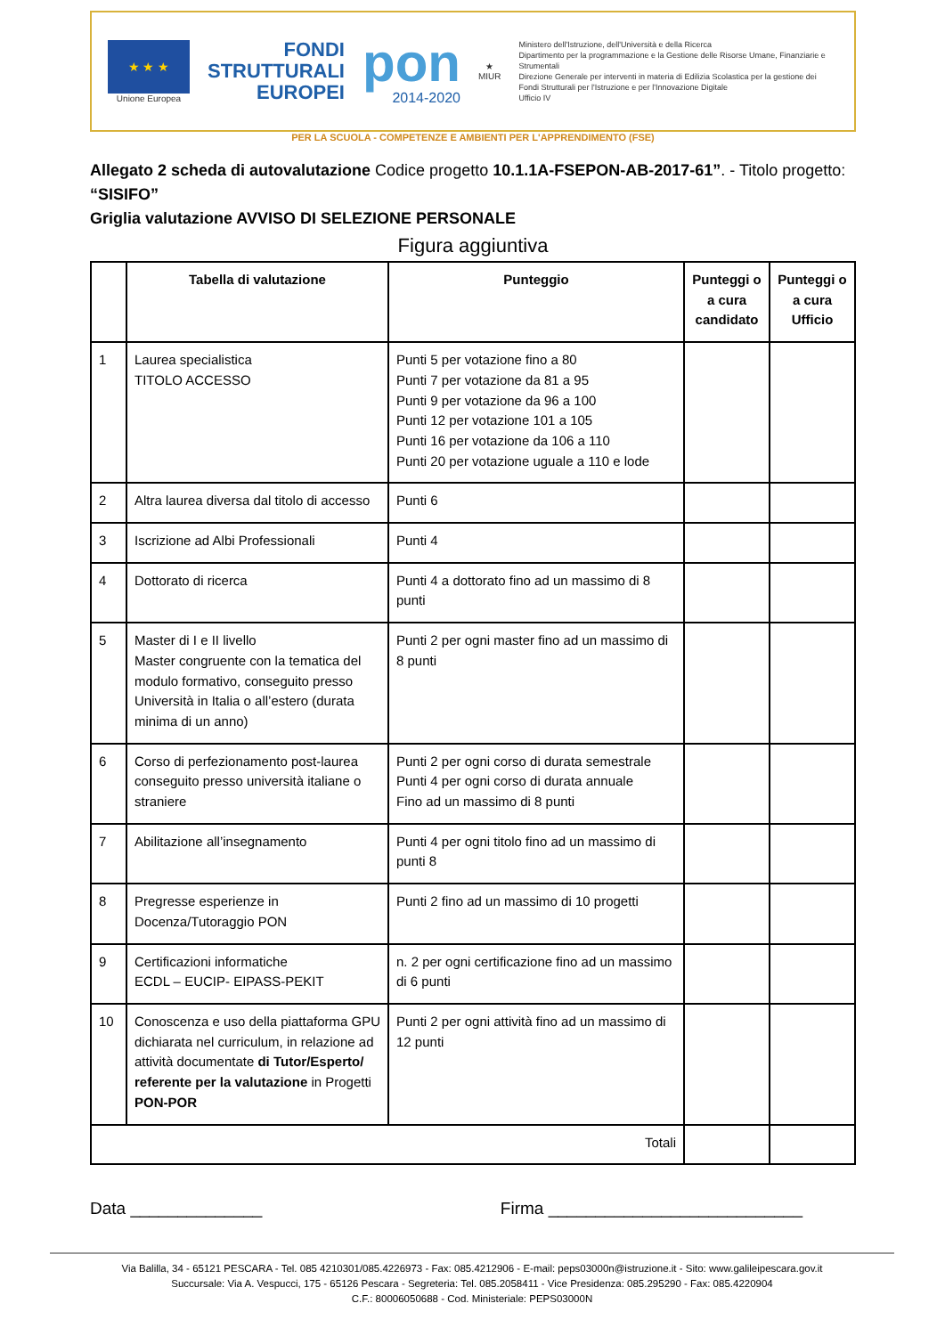★ ★ ★
Unione Europea
FONDI
STRUTTURALI
EUROPEI
pon
2014-2020
★
MIUR
Ministero dell'Istruzione, dell'Università e della Ricerca
Dipartimento per la programmazione e la Gestione delle Risorse Umane, Finanziarie e Strumentali
Direzione Generale per interventi in materia di Edilizia Scolastica per la gestione dei Fondi Strutturali per l'Istruzione e per l'Innovazione Digitale
Ufficio IV
PER LA SCUOLA - COMPETENZE E AMBIENTI PER L'APPRENDIMENTO (FSE)
Allegato 2 scheda di autovalutazione Codice progetto 10.1.1A-FSEPON-AB-2017-61”. - Titolo progetto: “SISIFO”
Griglia valutazione AVVISO DI SELEZIONE PERSONALE
Figura aggiuntiva
| | Tabella di valutazione | Punteggio | Punteggi o a cura candidato | Punteggi o a cura Ufficio |
| --- | --- | --- | --- | --- |
| 1 | Laurea specialistica TITOLO ACCESSO | Punti 5 per votazione fino a 80 Punti 7 per votazione da 81 a 95 Punti 9 per votazione da 96 a 100 Punti 12 per votazione 101 a 105 Punti 16 per votazione da 106 a 110 Punti 20 per votazione uguale a 110 e lode | | |
| 2 | Altra laurea diversa dal titolo di accesso | Punti 6 | | |
| 3 | Iscrizione ad Albi Professionali | Punti 4 | | |
| 4 | Dottorato di ricerca | Punti 4 a dottorato fino ad un massimo di 8 punti | | |
| 5 | Master di I e II livello Master congruente con la tematica del modulo formativo, conseguito presso Università in Italia o all’estero (durata minima di un anno) | Punti 2 per ogni master fino ad un massimo di 8 punti | | |
| 6 | Corso di perfezionamento post-laurea conseguito presso università italiane o straniere | Punti 2 per ogni corso di durata semestrale Punti 4 per ogni corso di durata annuale Fino ad un massimo di 8 punti | | |
| 7 | Abilitazione all’insegnamento | Punti 4 per ogni titolo fino ad un massimo di punti 8 | | |
| 8 | Pregresse esperienze in Docenza/Tutoraggio PON | Punti 2 fino ad un massimo di 10 progetti | | |
| 9 | Certificazioni informatiche ECDL – EUCIP- EIPASS-PEKIT | n. 2 per ogni certificazione fino ad un massimo di 6 punti | | |
| 10 | Conoscenza e uso della piattaforma GPU dichiarata nel curriculum, in relazione ad attività documentate di Tutor/Esperto/ referente per la valutazione in Progetti PON-POR | Punti 2 per ogni attività fino ad un massimo di 12 punti | | |
| Totali | | | | |
Data ______________ Firma ___________________________
Via Balilla, 34 - 65121 PESCARA - Tel. 085 4210301/085.4226973 - Fax: 085.4212906 - E-mail: peps03000n@istruzione.it - Sito: www.galileipescara.gov.it
Succursale: Via A. Vespucci, 175 - 65126 Pescara - Segreteria: Tel. 085.2058411 - Vice Presidenza: 085.295290 - Fax: 085.4220904
C.F.: 80006050688 - Cod. Ministeriale: PEPS03000N